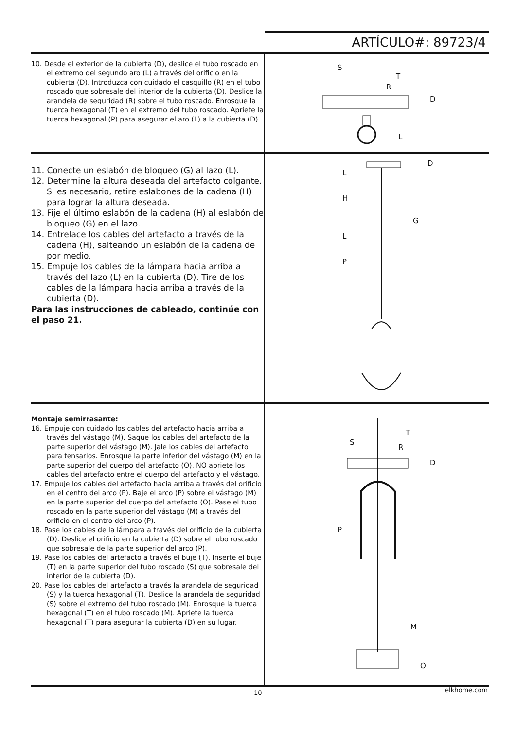ARTÍCULO#: 89723/4
10. Desde el exterior de la cubierta (D), deslice el tubo roscado en el extremo del segundo aro (L) a través del orificio en la cubierta (D). Introduzca con cuidado el casquillo (R) en el tubo roscado que sobresale del interior de la cubierta (D). Deslice la arandela de seguridad (R) sobre el tubo roscado. Enrosque la tuerca hexagonal (T) en el extremo del tubo roscado. Apriete la tuerca hexagonal (P) para asegurar el aro (L) a la cubierta (D).
S
T
R
D
L
11. Conecte un eslabón de bloqueo (G) al lazo (L).
12. Determine la altura deseada del artefacto colgante. Si es necesario, retire eslabones de la cadena (H) para lograr la altura deseada.
13. Fije el último eslabón de la cadena (H) al eslabón de bloqueo (G) en el lazo.
14. Entrelace los cables del artefacto a través de la cadena (H), salteando un eslabón de la cadena de por medio.
15. Empuje los cables de la lámpara hacia arriba a través del lazo (L) en la cubierta (D). Tire de los cables de la lámpara hacia arriba a través de la cubierta (D).
Para las instrucciones de cableado, continúe con el paso 21.
L
D
H
G
L
P
Montaje semirrasante:
16. Empuje con cuidado los cables del artefacto hacia arriba a través del vástago (M). Saque los cables del artefacto de la parte superior del vástago (M). Jale los cables del artefacto para tensarlos. Enrosque la parte inferior del vástago (M) en la parte superior del cuerpo del artefacto (O). NO apriete los cables del artefacto entre el cuerpo del artefacto y el vástago.
17. Empuje los cables del artefacto hacia arriba a través del orificio en el centro del arco (P). Baje el arco (P) sobre el vástago (M) en la parte superior del cuerpo del artefacto (O). Pase el tubo roscado en la parte superior del vástago (M) a través del orificio en el centro del arco (P).
18. Pase los cables de la lámpara a través del orificio de la cubierta (D). Deslice el orificio en la cubierta (D) sobre el tubo roscado que sobresale de la parte superior del arco (P).
19. Pase los cables del artefacto a través el buje (T). Inserte el buje (T) en la parte superior del tubo roscado (S) que sobresale del interior de la cubierta (D).
20. Pase los cables del artefacto a través la arandela de seguridad (S) y la tuerca hexagonal (T). Deslice la arandela de seguridad (S) sobre el extremo del tubo roscado (M). Enrosque la tuerca hexagonal (T) en el tubo roscado (M). Apriete la tuerca hexagonal (T) para asegurar la cubierta (D) en su lugar.
T
S
R
D
P
M
O
10 elkhome.com